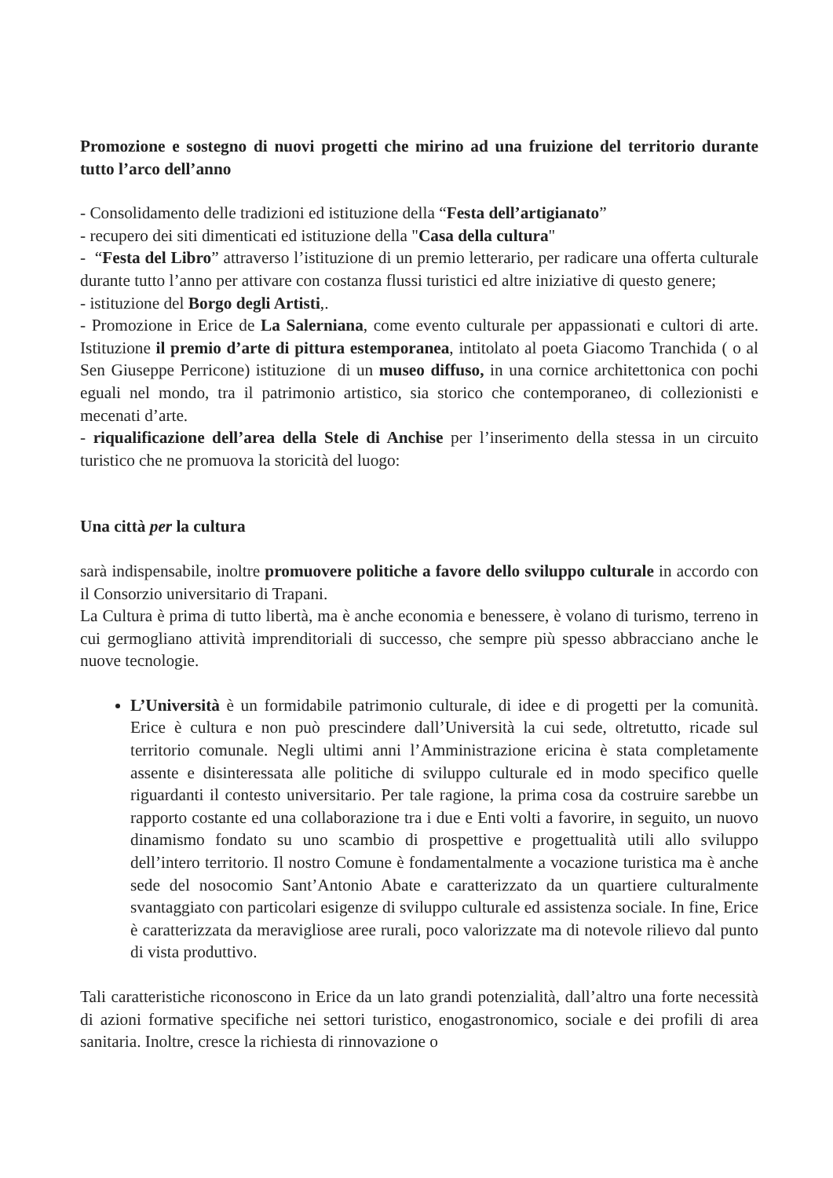Promozione e sostegno di nuovi progetti che mirino ad una fruizione del territorio durante tutto l’arco dell’anno
- Consolidamento delle tradizioni ed istituzione della “Festa dell’artigianato”
- recupero dei siti dimenticati ed istituzione della "Casa della cultura"
- “Festa del Libro” attraverso l’istituzione di un premio letterario, per radicare una offerta culturale durante tutto l’anno per attivare con costanza flussi turistici ed altre iniziative di questo genere;
- istituzione del Borgo degli Artisti,.
- Promozione in Erice de La Salerniana, come evento culturale per appassionati e cultori di arte. Istituzione il premio d’arte di pittura estemporanea, intitolato al poeta Giacomo Tranchida ( o al Sen Giuseppe Perricone) istituzione di un museo diffuso, in una cornice architettonica con pochi eguali nel mondo, tra il patrimonio artistico, sia storico che contemporaneo, di collezionisti e mecenati d’arte.
- riqualificazione dell’area della Stele di Anchise per l’inserimento della stessa in un circuito turistico che ne promuova la storicità del luogo:
Una città per la cultura
sarà indispensabile, inoltre promuovere politiche a favore dello sviluppo culturale in accordo con il Consorzio universitario di Trapani.
La Cultura è prima di tutto libertà, ma è anche economia e benessere, è volano di turismo, terreno in cui germogliano attività imprenditoriali di successo, che sempre più spesso abbracciano anche le nuove tecnologie.
L’Università è un formidabile patrimonio culturale, di idee e di progetti per la comunità. Erice è cultura e non può prescindere dall’Università la cui sede, oltretutto, ricade sul territorio comunale. Negli ultimi anni l’Amministrazione ericina è stata completamente assente e disinteressata alle politiche di sviluppo culturale ed in modo specifico quelle riguardanti il contesto universitario. Per tale ragione, la prima cosa da costruire sarebbe un rapporto costante ed una collaborazione tra i due e Enti volti a favorire, in seguito, un nuovo dinamismo fondato su uno scambio di prospettive e progettualità utili allo sviluppo dell’intero territorio. Il nostro Comune è fondamentalmente a vocazione turistica ma è anche sede del nosocomio Sant’Antonio Abate e caratterizzato da un quartiere culturalmente svantaggiato con particolari esigenze di sviluppo culturale ed assistenza sociale. In fine, Erice è caratterizzata da meravigliose aree rurali, poco valorizzate ma di notevole rilievo dal punto di vista produttivo.
Tali caratteristiche riconoscono in Erice da un lato grandi potenzialità, dall’altro una forte necessità di azioni formative specifiche nei settori turistico, enogastronomico, sociale e dei profili di area sanitaria. Inoltre, cresce la richiesta di rinnovazione o